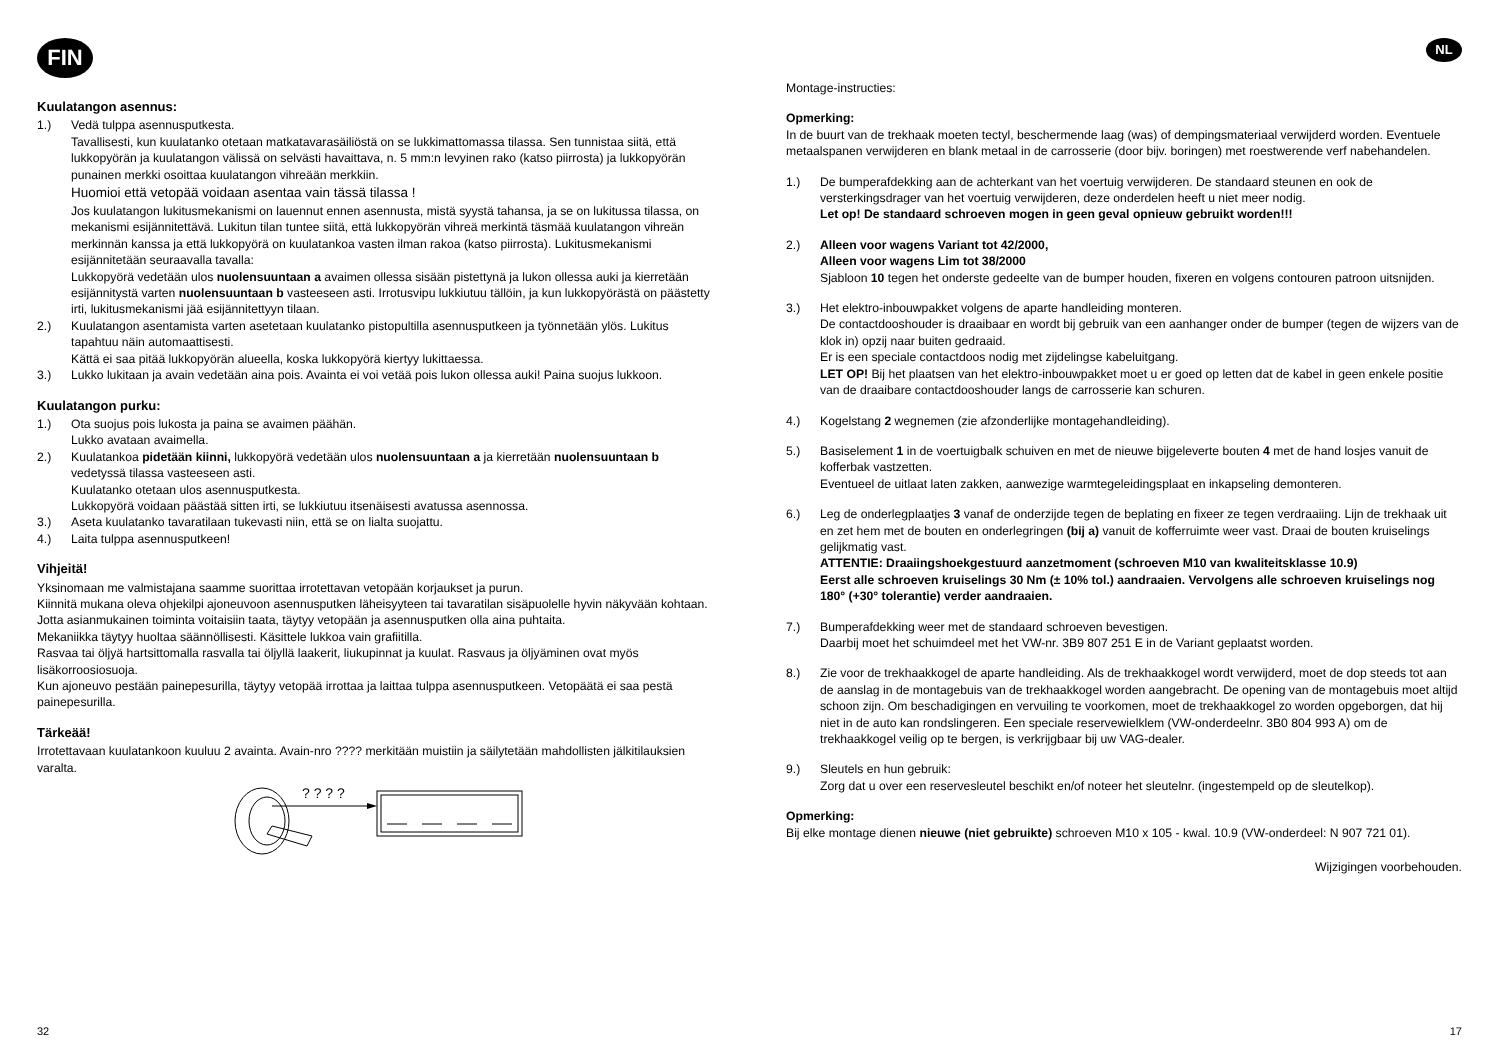FIN
Kuulatangon asennus:
1.) Vedä tulppa asennusputkesta.
Tavallisesti, kun kuulatanko otetaan matkatavarasäiliöstä on se lukkimattomassa tilassa. Sen tunnistaa siitä, että lukkopyörän ja kuulatangon välissä on selvästi havaittava, n. 5 mm:n levyinen rako (katso piirrosta) ja lukkopyörän punainen merkki osoittaa kuulatangon vihreään merkkiin.
Huomioi että vetopää voidaan asentaa vain tässä tilassa !
Jos kuulatangon lukitusmekanismi on lauennut ennen asennusta, mistä syystä tahansa, ja se on lukitussa tilassa, on mekanismi esijännitettävä. Lukitun tilan tuntee siitä, että lukkopyörän vihreä merkintä täsmää kuulatangon vihreän merkinnän kanssa ja että lukkopyörä on kuulatankoa vasten ilman rakoa (katso piirrosta). Lukitusmekanismi esijännitetään seuraavalla tavalla:
Lukkopyörä vedetään ulos nuolensuuntaan a avaimen ollessa sisään pistettynä ja lukon ollessa auki ja kierretään esijännitystä varten nuolensuuntaan b vasteeseen asti. Irrotusvipu lukkiutuu tällöin, ja kun lukkopyörästä on päästetty irti, lukitusmekanismi jää esijännitettyyn tilaan.
2.) Kuulatangon asentamista varten asetetaan kuulatanko pistopultilla asennusputkeen ja työnnetään ylös. Lukitus tapahtuu näin automaattisesti.
Kättä ei saa pitää lukkopyörän alueella, koska lukkopyörä kiertyy lukittaessa.
3.) Lukko lukitaan ja avain vedetään aina pois. Avainta ei voi vetää pois lukon ollessa auki! Paina suojus lukkoon.
Kuulatangon purku:
1.) Ota suojus pois lukosta ja paina se avaimen päähän.
Lukko avataan avaimella.
2.) Kuulatankoa pidetään kiinni, lukkopyörä vedetään ulos nuolensuuntaan a ja kierretään nuolensuuntaan b vedetyssä tilassa vasteeseen asti.
Kuulatanko otetaan ulos asennusputkesta.
Lukkopyörä voidaan päästää sitten irti, se lukkiutuu itsenäisesti avatussa asennossa.
3.) Aseta kuulatanko tavaratilaan tukevasti niin, että se on lialta suojattu.
4.) Laita tulppa asennusputkeen!
Vihjeitä!
Yksinomaan me valmistajana saamme suorittaa irrotettavan vetopään korjaukset ja purun.
Kiinnitä mukana oleva ohjekilpi ajoneuvoon asennusputken läheisyyteen tai tavaratilan sisäpuolelle hyvin näkyvään kohtaan.
Jotta asianmukainen toiminta voitaisiin taata, täytyy vetopään ja asennusputken olla aina puhtaita.
Mekaniikka täytyy huoltaa säännöllisesti. Käsittele lukkoa vain grafiitilla.
Rasvaa tai öljyä hartsittomalla rasvalla tai öljyllä laakerit, liukupinnat ja kuulat. Rasvaus ja öljyäminen ovat myös lisäkorroosiosuoja.
Kun ajoneuvo pestään painepesurilla, täytyy vetopää irrottaa ja laittaa tulppa asennusputkeen. Vetopäätä ei saa pestä painepesurilla.
Tärkeää!
Irrotettavaan kuulatankoon kuuluu 2 avainta. Avain-nro ???? merkitään muistiin ja säilytetään mahdollisten jälkitilauksien varalta.
? ? ? ?
32
NL
Montage-instructies:
Opmerking:
In de buurt van de trekhaak moeten tectyl, beschermende laag (was) of dempingsmateriaal verwijderd worden. Eventuele metaalspanen verwijderen en blank metaal in de carrosserie (door bijv. boringen) met roestwerende verf nabehandelen.
1.) De bumperafdekking aan de achterkant van het voertuig verwijderen. De standaard steunen en ook de versterkingsdrager van het voertuig verwijderen, deze onderdelen heeft u niet meer nodig.
Let op! De standaard schroeven mogen in geen geval opnieuw gebruikt worden!!!
2.) Alleen voor wagens Variant tot 42/2000,
Alleen voor wagens Lim tot 38/2000
Sjabloon 10 tegen het onderste gedeelte van de bumper houden, fixeren en volgens contouren patroon uitsnijden.
3.) Het elektro-inbouwpakket volgens de aparte handleiding monteren.
De contactdooshouder is draaibaar en wordt bij gebruik van een aanhanger onder de bumper (tegen de wijzers van de klok in) opzij naar buiten gedraaid.
Er is een speciale contactdoos nodig met zijdelingse kabeluitgang.
LET OP! Bij het plaatsen van het elektro-inbouwpakket moet u er goed op letten dat de kabel in geen enkele positie van de draaibare contactdooshouder langs de carrosserie kan schuren.
4.) Kogelstang 2 wegnemen (zie afzonderlijke montagehandleiding).
5.) Basiselement 1 in de voertuigbalk schuiven en met de nieuwe bijgeleverte bouten 4 met de hand losjes vanuit de kofferbak vastzetten.
Eventueel de uitlaat laten zakken, aanwezige warmtegeleidingsplaat en inkapseling demonteren.
6.) Leg de onderlegplaatjes 3 vanaf de onderzijde tegen de beplating en fixeer ze tegen verdraaiing. Lijn de trekhaak uit en zet hem met de bouten en onderlegringen (bij a) vanuit de kofferruimte weer vast. Draai de bouten kruiselings gelijkmatig vast.
ATTENTIE: Draaiingshoekgestuurd aanzetmoment (schroeven M10 van kwaliteitsklasse 10.9)
Eerst alle schroeven kruiselings 30 Nm (± 10% tol.) aandraaien. Vervolgens alle schroeven kruiselings nog 180° (+30° tolerantie) verder aandraaien.
7.) Bumperafdekking weer met de standaard schroeven bevestigen.
Daarbij moet het schuimdeel met het VW-nr. 3B9 807 251 E in de Variant geplaatst worden.
8.) Zie voor de trekhaakkogel de aparte handleiding. Als de trekhaakkogel wordt verwijderd, moet de dop steeds tot aan de aanslag in de montagebuis van de trekhaakkogel worden aangebracht. De opening van de montagebuis moet altijd schoon zijn. Om beschadigingen en vervuiling te voorkomen, moet de trekhaakkogel zo worden opgeborgen, dat hij niet in de auto kan rondslingeren. Een speciale reservewielklem (VW-onderdeelnr. 3B0 804 993 A) om de trekhaakkogel veilig op te bergen, is verkrijgbaar bij uw VAG-dealer.
9.) Sleutels en hun gebruik:
Zorg dat u over een reservesleutel beschikt en/of noteer het sleutelnr. (ingestempeld op de sleutelkop).
Opmerking:
Bij elke montage dienen nieuwe (niet gebruikte) schroeven M10 x 105 - kwal. 10.9 (VW-onderdeel: N 907 721 01).
Wijzigingen voorbehouden.
17